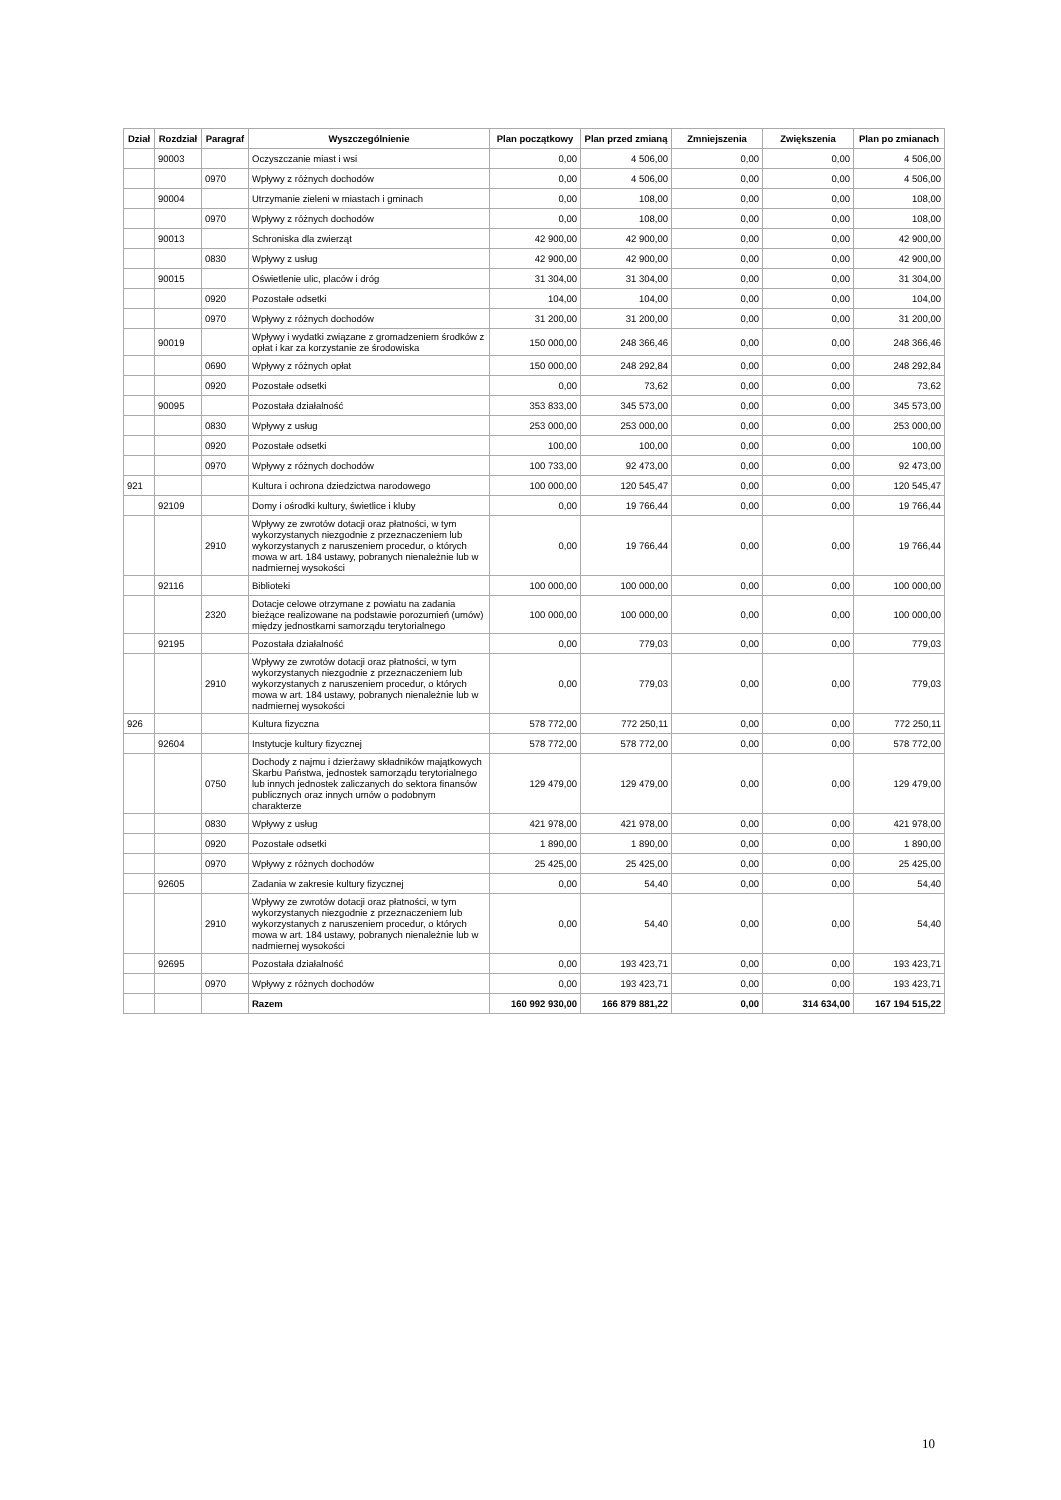| Dział | Rozdział | Paragraf | Wyszczególnienie | Plan początkowy | Plan przed zmianą | Zmniejszenia | Zwiększenia | Plan po zmianach |
| --- | --- | --- | --- | --- | --- | --- | --- | --- |
| | 90003 | | Oczyszczanie miast i wsi | 0,00 | 4 506,00 | 0,00 | 0,00 | 4 506,00 |
| | | 0970 | Wpływy z różnych dochodów | 0,00 | 4 506,00 | 0,00 | 0,00 | 4 506,00 |
| | 90004 | | Utrzymanie zieleni w miastach i gminach | 0,00 | 108,00 | 0,00 | 0,00 | 108,00 |
| | | 0970 | Wpływy z różnych dochodów | 0,00 | 108,00 | 0,00 | 0,00 | 108,00 |
| | 90013 | | Schroniska dla zwierząt | 42 900,00 | 42 900,00 | 0,00 | 0,00 | 42 900,00 |
| | | 0830 | Wpływy z usług | 42 900,00 | 42 900,00 | 0,00 | 0,00 | 42 900,00 |
| | 90015 | | Oświetlenie ulic, placów i dróg | 31 304,00 | 31 304,00 | 0,00 | 0,00 | 31 304,00 |
| | | 0920 | Pozostałe odsetki | 104,00 | 104,00 | 0,00 | 0,00 | 104,00 |
| | | 0970 | Wpływy z różnych dochodów | 31 200,00 | 31 200,00 | 0,00 | 0,00 | 31 200,00 |
| | 90019 | | Wpływy i wydatki związane z gromadzeniem środków z opłat i kar za korzystanie ze środowiska | 150 000,00 | 248 366,46 | 0,00 | 0,00 | 248 366,46 |
| | | 0690 | Wpływy z różnych opłat | 150 000,00 | 248 292,84 | 0,00 | 0,00 | 248 292,84 |
| | | 0920 | Pozostałe odsetki | 0,00 | 73,62 | 0,00 | 0,00 | 73,62 |
| | 90095 | | Pozostała działalność | 353 833,00 | 345 573,00 | 0,00 | 0,00 | 345 573,00 |
| | | 0830 | Wpływy z usług | 253 000,00 | 253 000,00 | 0,00 | 0,00 | 253 000,00 |
| | | 0920 | Pozostałe odsetki | 100,00 | 100,00 | 0,00 | 0,00 | 100,00 |
| | | 0970 | Wpływy z różnych dochodów | 100 733,00 | 92 473,00 | 0,00 | 0,00 | 92 473,00 |
| 921 | | | Kultura i ochrona dziedzictwa narodowego | 100 000,00 | 120 545,47 | 0,00 | 0,00 | 120 545,47 |
| | 92109 | | Domy i ośrodki kultury, świetlice i kluby | 0,00 | 19 766,44 | 0,00 | 0,00 | 19 766,44 |
| | | 2910 | Wpływy ze zwrotów dotacji oraz płatności, w tym wykorzystanych niezgodnie z przeznaczeniem lub wykorzystanych z naruszeniem procedur, o których mowa w art. 184 ustawy, pobranych nienależnie lub w nadmiernej wysokości | 0,00 | 19 766,44 | 0,00 | 0,00 | 19 766,44 |
| | 92116 | | Biblioteki | 100 000,00 | 100 000,00 | 0,00 | 0,00 | 100 000,00 |
| | | 2320 | Dotacje celowe otrzymane z powiatu na zadania bieżące realizowane na podstawie porozumień (umów) między jednostkami samorządu terytorialnego | 100 000,00 | 100 000,00 | 0,00 | 0,00 | 100 000,00 |
| | 92195 | | Pozostała działalność | 0,00 | 779,03 | 0,00 | 0,00 | 779,03 |
| | | 2910 | Wpływy ze zwrotów dotacji oraz płatności, w tym wykorzystanych niezgodnie z przeznaczeniem lub wykorzystanych z naruszeniem procedur, o których mowa w art. 184 ustawy, pobranych nienależnie lub w nadmiernej wysokości | 0,00 | 779,03 | 0,00 | 0,00 | 779,03 |
| 926 | | | Kultura fizyczna | 578 772,00 | 772 250,11 | 0,00 | 0,00 | 772 250,11 |
| | 92604 | | Instytucje kultury fizycznej | 578 772,00 | 578 772,00 | 0,00 | 0,00 | 578 772,00 |
| | | 0750 | Dochody z najmu i dzierżawy składników majątkowych Skarbu Państwa, jednostek samorządu terytorialnego lub innych jednostek zaliczanych do sektora finansów publicznych oraz innych umów o podobnym charakterze | 129 479,00 | 129 479,00 | 0,00 | 0,00 | 129 479,00 |
| | | 0830 | Wpływy z usług | 421 978,00 | 421 978,00 | 0,00 | 0,00 | 421 978,00 |
| | | 0920 | Pozostałe odsetki | 1 890,00 | 1 890,00 | 0,00 | 0,00 | 1 890,00 |
| | | 0970 | Wpływy z różnych dochodów | 25 425,00 | 25 425,00 | 0,00 | 0,00 | 25 425,00 |
| | 92605 | | Zadania w zakresie kultury fizycznej | 0,00 | 54,40 | 0,00 | 0,00 | 54,40 |
| | | 2910 | Wpływy ze zwrotów dotacji oraz płatności, w tym wykorzystanych niezgodnie z przeznaczeniem lub wykorzystanych z naruszeniem procedur, o których mowa w art. 184 ustawy, pobranych nienależnie lub w nadmiernej wysokości | 0,00 | 54,40 | 0,00 | 0,00 | 54,40 |
| | 92695 | | Pozostała działalność | 0,00 | 193 423,71 | 0,00 | 0,00 | 193 423,71 |
| | | 0970 | Wpływy z różnych dochodów | 0,00 | 193 423,71 | 0,00 | 0,00 | 193 423,71 |
| | | | Razem | 160 992 930,00 | 166 879 881,22 | 0,00 | 314 634,00 | 167 194 515,22 |
10